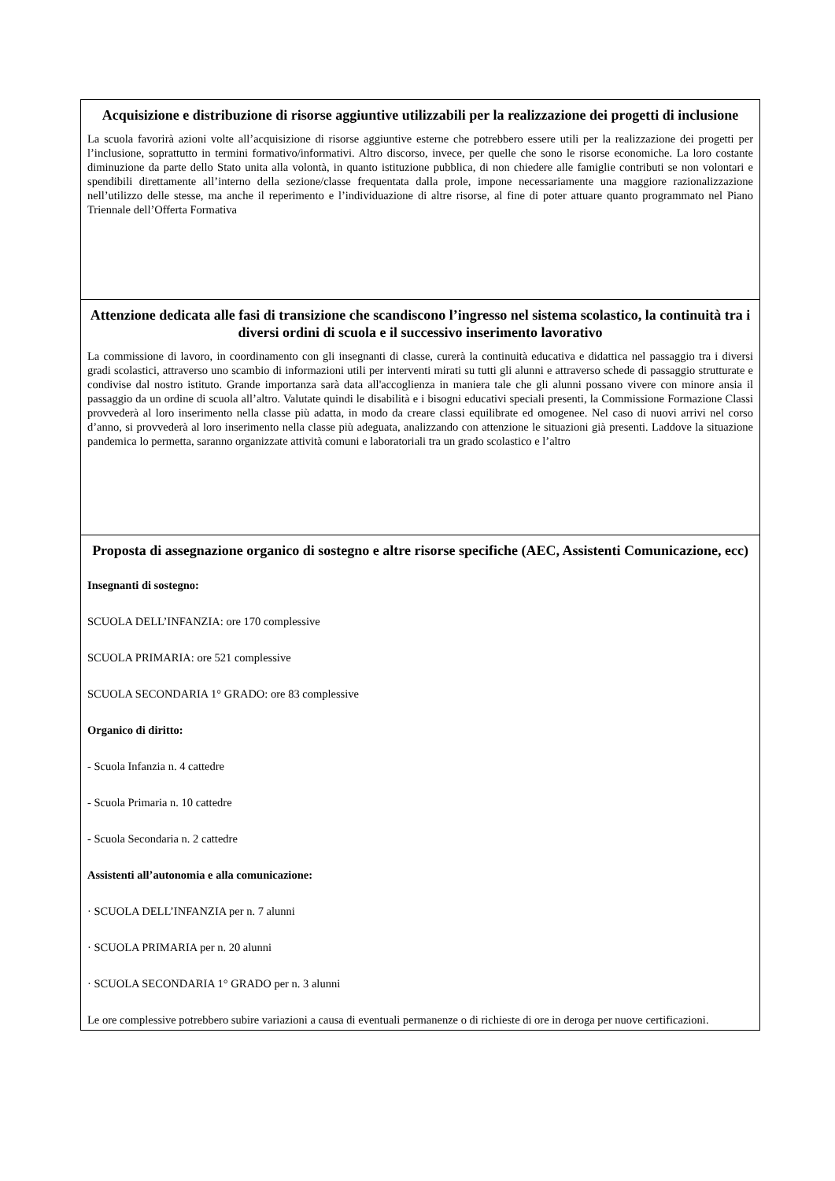| Acquisizione e distribuzione di risorse aggiuntive utilizzabili per la realizzazione dei progetti di inclusione La scuola favorirà azioni volte all’acquisizione di risorse aggiuntive esterne che potrebbero essere utili per la realizzazione dei progetti per l’inclusione, soprattutto in termini formativo/informativi. Altro discorso, invece, per quelle che sono le risorse economiche. La loro costante diminuzione da parte dello Stato unita alla volontà, in quanto istituzione pubblica, di non chiedere alle famiglie contributi se non volontari e spendibili direttamente all’interno della sezione/classe frequentata dalla prole, impone necessariamente una maggiore razionalizzazione nell’utilizzo delle stesse, ma anche il reperimento e l’individuazione di altre risorse, al fine di poter attuare quanto programmato nel Piano Triennale dell’Offerta Formativa |
| Attenzione dedicata alle fasi di transizione che scandiscono l’ingresso nel sistema scolastico, la continuità tra i diversi ordini di scuola e il successivo inserimento lavorativo La commissione di lavoro, in coordinamento con gli insegnanti di classe, curerà la continuità educativa e didattica nel passaggio tra i diversi gradi scolastici, attraverso uno scambio di informazioni utili per interventi mirati su tutti gli alunni e attraverso schede di passaggio strutturate e condivise dal nostro istituto. Grande importanza sarà data all'accoglienza in maniera tale che gli alunni possano vivere con minore ansia il passaggio da un ordine di scuola all’altro. Valutate quindi le disabilità e i bisogni educativi speciali presenti, la Commissione Formazione Classi provvederà al loro inserimento nella classe più adatta, in modo da creare classi equilibrate ed omogenee. Nel caso di nuovi arrivi nel corso d’anno, si provvederà al loro inserimento nella classe più adeguata, analizzando con attenzione le situazioni già presenti. Laddove la situazione pandemica lo permetta, saranno organizzate attività comuni e laboratoriali tra un grado scolastico e l’altro |
| Proposta di assegnazione organico di sostegno e altre risorse specifiche (AEC, Assistenti Comunicazione, ecc) Insegnanti di sostegno: SCUOLA DELL’INFANZIA: ore 170 complessive SCUOLA PRIMARIA: ore 521 complessive SCUOLA SECONDARIA 1° GRADO: ore 83 complessive Organico di diritto: - Scuola Infanzia n. 4 cattedre - Scuola Primaria n. 10 cattedre - Scuola Secondaria n. 2 cattedre Assistenti all’autonomia e alla comunicazione: · SCUOLA DELL’INFANZIA per n. 7 alunni · SCUOLA PRIMARIA per n. 20 alunni · SCUOLA SECONDARIA 1° GRADO per n. 3 alunni Le ore complessive potrebbero subire variazioni a causa di eventuali permanenze o di richieste di ore in deroga per nuove certificazioni. |